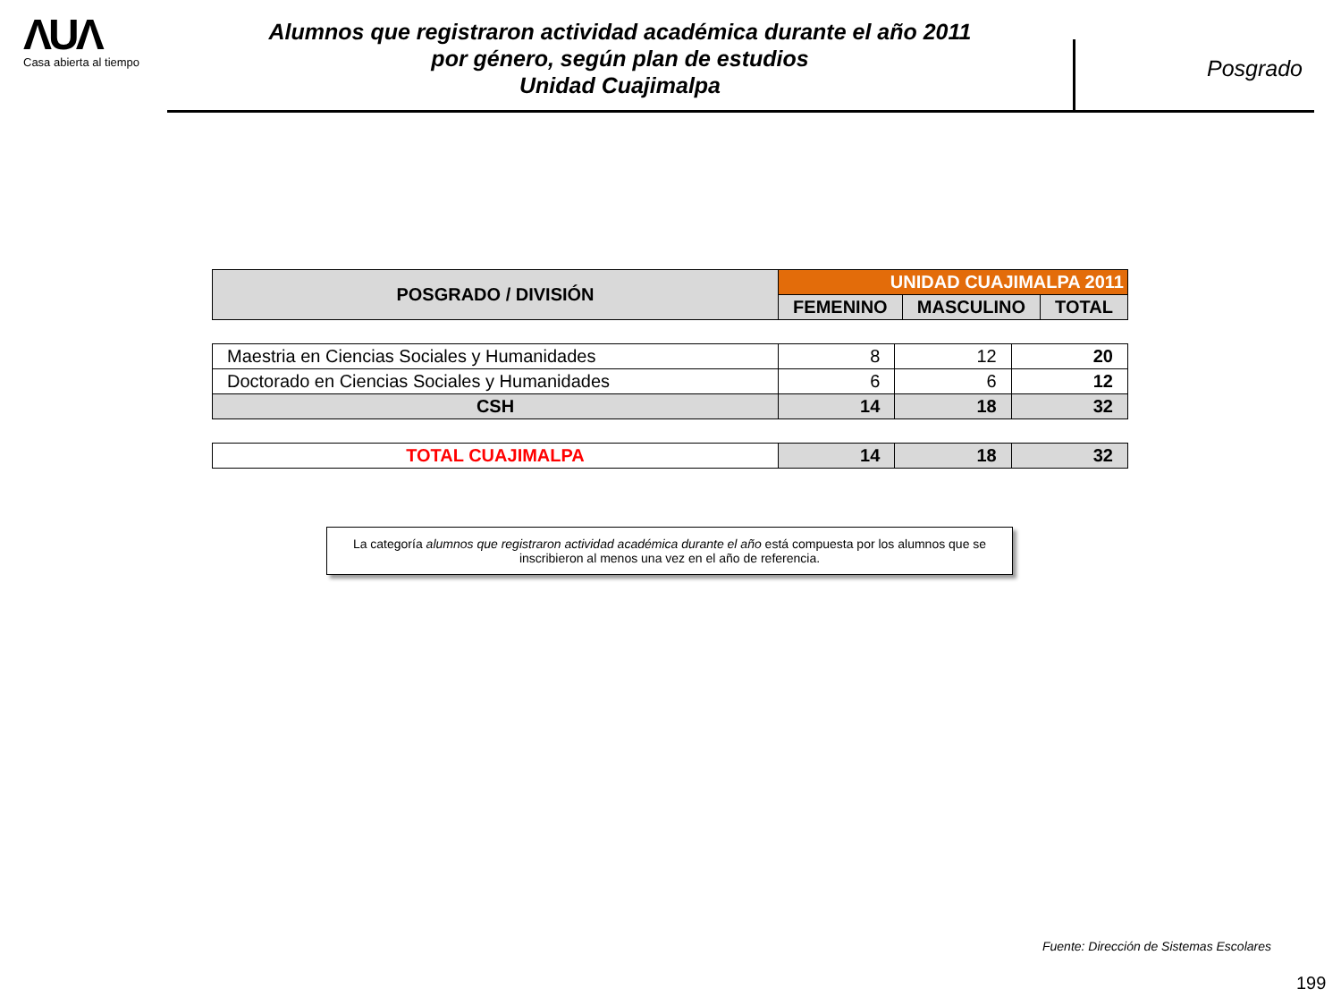ΛUΛ
Casa abierta al tiempo
Alumnos que registraron actividad académica durante el año 2011
por género, según plan de estudios
Unidad Cuajimalpa
Posgrado
| POSGRADO / DIVISIÓN | UNIDAD CUAJIMALPA 2011 | | |
| --- | --- | --- | --- |
| | FEMENINO | MASCULINO | TOTAL |
| Maestria en Ciencias Sociales y Humanidades | 8 | 12 | 20 |
| Doctorado en Ciencias Sociales y Humanidades | 6 | 6 | 12 |
| CSH | 14 | 18 | 32 |
| TOTAL CUAJIMALPA | 14 | 18 | 32 |
La categoría alumnos que registraron actividad académica durante el año está compuesta por los alumnos que se inscribieron al menos una vez en el año de referencia.
Fuente: Dirección de Sistemas Escolares
199